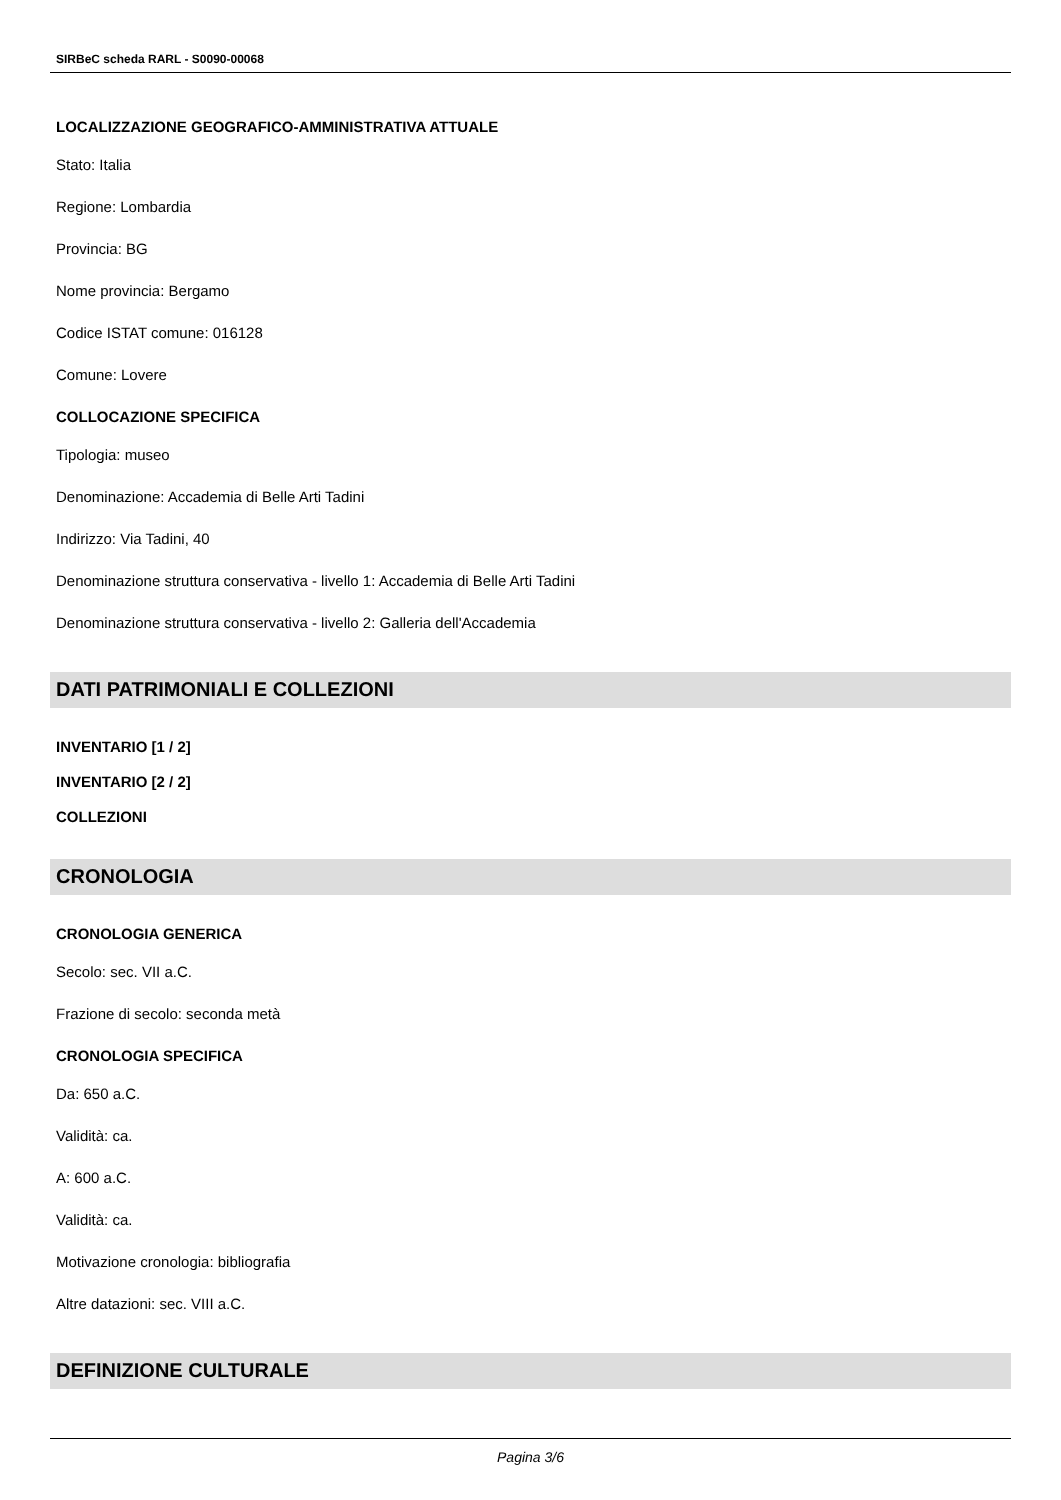SIRBeC scheda RARL - S0090-00068
LOCALIZZAZIONE GEOGRAFICO-AMMINISTRATIVA ATTUALE
Stato: Italia
Regione: Lombardia
Provincia: BG
Nome provincia: Bergamo
Codice ISTAT comune: 016128
Comune: Lovere
COLLOCAZIONE SPECIFICA
Tipologia: museo
Denominazione: Accademia di Belle Arti Tadini
Indirizzo: Via Tadini, 40
Denominazione struttura conservativa - livello 1: Accademia di Belle Arti Tadini
Denominazione struttura conservativa - livello 2: Galleria dell'Accademia
DATI PATRIMONIALI E COLLEZIONI
INVENTARIO [1 / 2]
INVENTARIO [2 / 2]
COLLEZIONI
CRONOLOGIA
CRONOLOGIA GENERICA
Secolo: sec. VII a.C.
Frazione di secolo: seconda metà
CRONOLOGIA SPECIFICA
Da: 650 a.C.
Validità: ca.
A: 600 a.C.
Validità: ca.
Motivazione cronologia: bibliografia
Altre datazioni: sec. VIII a.C.
DEFINIZIONE CULTURALE
Pagina 3/6